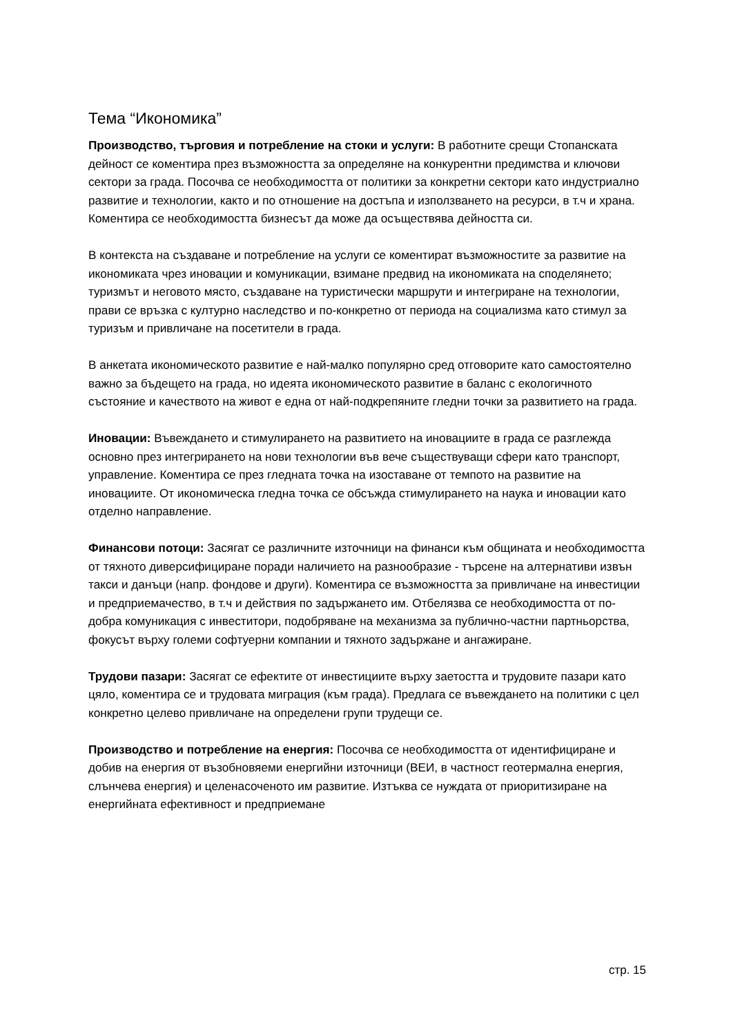Тема “Икономика”
Производство, търговия и потребление на стоки и услуги: В работните срещи Стопанската дейност се коментира през възможността за определяне на конкурентни предимства и ключови сектори за града. Посочва се необходимостта от политики за конкретни сектори като индустриално развитие и технологии, както и по отношение на достъпа и използването на ресурси, в т.ч и храна. Коментира се необходимостта бизнесът да може да осъществява дейността си.
В контекста на създаване и потребление на услуги се коментират възможностите за развитие на икономиката чрез иновации и комуникации, взимане предвид на икономиката на споделянето; туризмът и неговото място, създаване на туристически маршрути и интегриране на технологии, прави се връзка с културно наследство и по-конкретно от периода на социализма като стимул за туризъм и привличане на посетители в града.
В анкетата икономическото развитие е най-малко популярно сред отговорите като самостоятелно важно за бъдещето на града, но идеята икономическото развитие в баланс с екологичното състояние и качеството на живот е една от най-подкрепяните гледни точки за развитието на града.
Иновации: Въвеждането и стимулирането на развитието на иновациите в града се разглежда основно през интегрирането на нови технологии във вече съществуващи сфери като транспорт, управление. Коментира се през гледната точка на изоставане от темпото на развитие на иновациите. От икономическа гледна точка се обсъжда стимулирането на наука и иновации като отделно направление.
Финансови потоци: Засягат се различните източници на финанси към общината и необходимостта от тяхното диверсифициране поради наличието на разнообразие - търсене на алтернативи извън такси и данъци (напр. фондове и други). Коментира се възможността за привличане на инвестиции и предприемачество, в т.ч и действия по задържането им. Отбелязва се необходимостта от по-добра комуникация с инвеститори, подобряване на механизма за публично-частни партньорства, фокусът върху големи софтуерни компании и тяхното задържане и ангажиране.
Трудови пазари: Засягат се ефектите от инвестициите върху заетостта и трудовите пазари като цяло, коментира се и трудовата миграция (към града). Предлага се въвеждането на политики с цел конкретно целево привличане на определени групи трудещи се.
Производство и потребление на енергия: Посочва се необходимостта от идентифициране и добив на енергия от възобновяеми енергийни източници (ВЕИ, в частност геотермална енергия, слънчева енергия) и целенасоченото им развитие. Изтъква се нуждата от приоритизиране на енергийната ефективност и предприемане
стр. 15